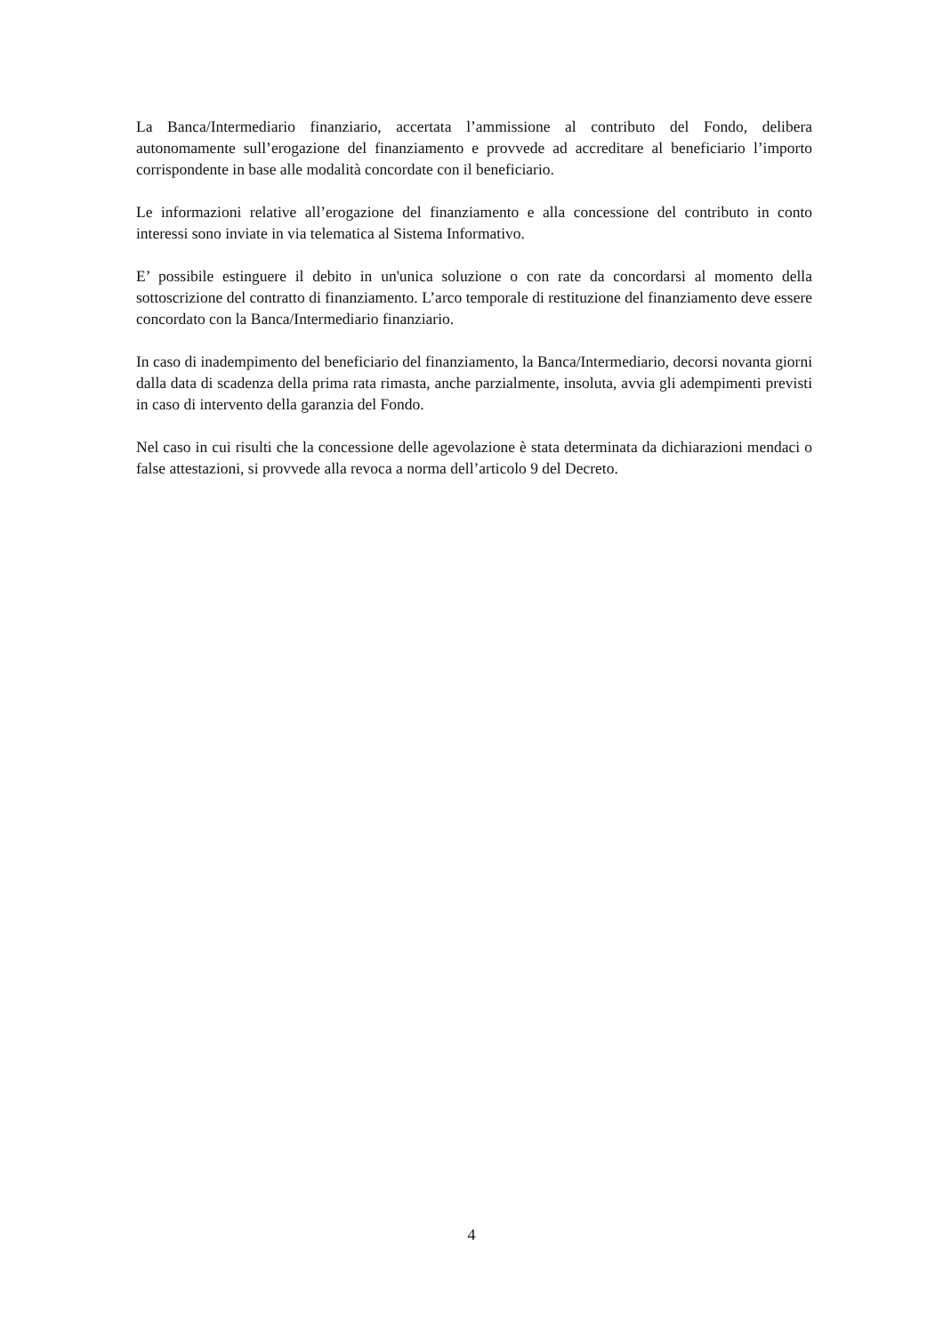La Banca/Intermediario finanziario, accertata l’ammissione al contributo del Fondo, delibera autonomamente sull’erogazione del finanziamento e provvede ad accreditare al beneficiario l’importo corrispondente in base alle modalità concordate con il beneficiario.
Le informazioni relative all’erogazione del finanziamento e alla concessione del contributo in conto interessi sono inviate in via telematica al Sistema Informativo.
E’ possibile estinguere il debito in un'unica soluzione o con rate da concordarsi al momento della sottoscrizione del contratto di finanziamento. L’arco temporale di restituzione del finanziamento deve essere concordato con la Banca/Intermediario finanziario.
In caso di inadempimento del beneficiario del finanziamento, la Banca/Intermediario, decorsi novanta giorni dalla data di scadenza della prima rata rimasta, anche parzialmente, insoluta, avvia gli adempimenti previsti in caso di intervento della garanzia del Fondo.
Nel caso in cui risulti che la concessione delle agevolazione è stata determinata da dichiarazioni mendaci o false attestazioni, si provvede alla revoca a norma dell’articolo 9 del Decreto.
4